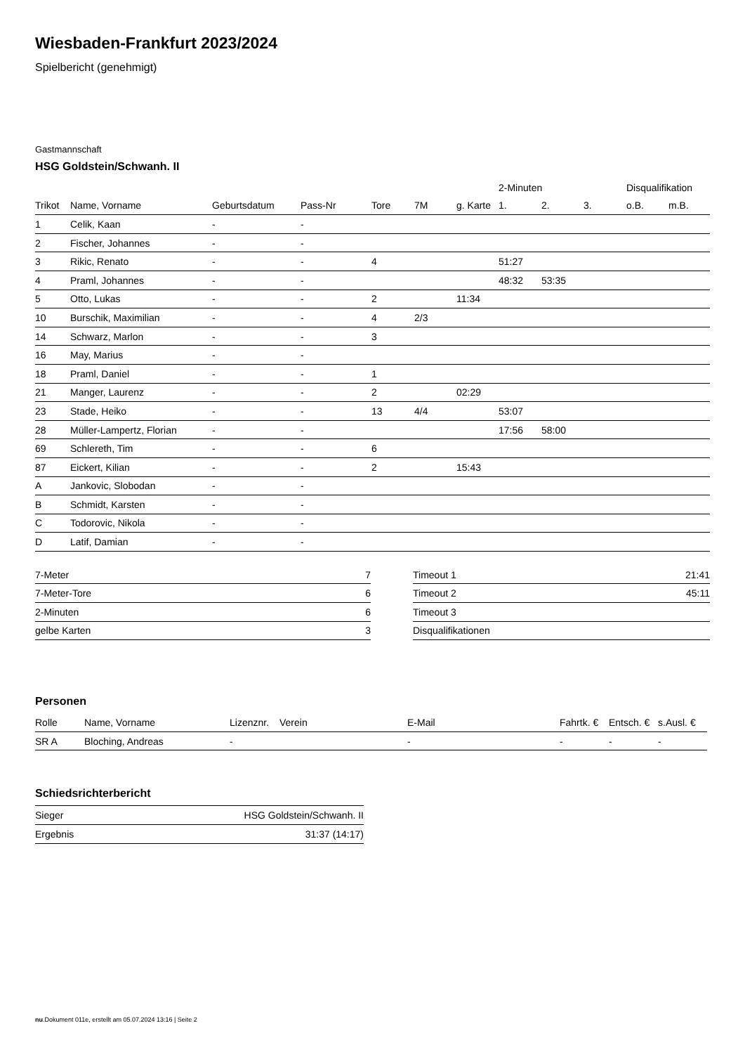Wiesbaden-Frankfurt 2023/2024
Spielbericht (genehmigt)
Gastmannschaft
HSG Goldstein/Schwanh. II
| | | | | | | | 2-Minuten | | | Disqualifikation | |
| --- | --- | --- | --- | --- | --- | --- | --- | --- | --- | --- | --- |
| Trikot | Name, Vorname | Geburtsdatum | Pass-Nr | Tore | 7M | g. Karte | 1. | 2. | 3. | o.B. | m.B. |
| 1 | Celik, Kaan | - | - | | | | | | | | |
| 2 | Fischer, Johannes | - | - | | | | | | | | |
| 3 | Rikic, Renato | - | - | 4 | | | 51:27 | | | | |
| 4 | Praml, Johannes | - | - | | | | 48:32 | 53:35 | | | |
| 5 | Otto, Lukas | - | - | 2 | | 11:34 | | | | | |
| 10 | Burschik, Maximilian | - | - | 4 | 2/3 | | | | | | |
| 14 | Schwarz, Marlon | - | - | 3 | | | | | | | |
| 16 | May, Marius | - | - | | | | | | | | |
| 18 | Praml, Daniel | - | - | 1 | | | | | | | |
| 21 | Manger, Laurenz | - | - | 2 | | 02:29 | | | | | |
| 23 | Stade, Heiko | - | - | 13 | 4/4 | | 53:07 | | | | |
| 28 | Müller-Lampertz, Florian | - | - | | | | 17:56 | 58:00 | | | |
| 69 | Schlereth, Tim | - | - | 6 | | | | | | | |
| 87 | Eickert, Kilian | - | - | 2 | | 15:43 | | | | | |
| A | Jankovic, Slobodan | - | - | | | | | | | | |
| B | Schmidt, Karsten | - | - | | | | | | | | |
| C | Todorovic, Nikola | - | - | | | | | | | | |
| D | Latif, Damian | - | - | | | | | | | | |
| 7-Meter | 7 |
| 7-Meter-Tore | 6 |
| 2-Minuten | 6 |
| gelbe Karten | 3 |
| Timeout 1 | 21:41 |
| Timeout 2 | 45:11 |
| Timeout 3 | |
| Disqualifikationen | |
Personen
| Rolle | Name, Vorname | Lizenznr. | Verein | E-Mail | Fahrtk. € | Entsch. € | s.Ausl. € |
| --- | --- | --- | --- | --- | --- | --- | --- |
| SR A | Bloching, Andreas | - | | - | - | - | - |
Schiedsrichterbericht
| Sieger | HSG Goldstein/Schwanh. II |
| Ergebnis | 31:37 (14:17) |
nu.Dokument 011e, erstellt am 05.07.2024 13:16 | Seite 2